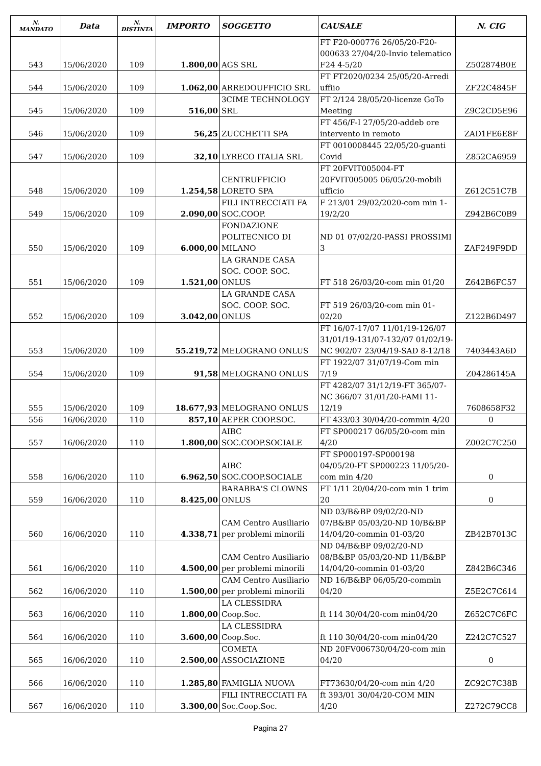| N. MANDATO | Data | N. DISTINTA | IMPORTO | SOGGETTO | CAUSALE | N. CIG |
| --- | --- | --- | --- | --- | --- | --- |
| 543 | 15/06/2020 | 109 | 1.800,00 | AGS SRL | FT F20-000776 26/05/20-F20-000633 27/04/20-Invio telematico F24 4-5/20 | Z502874B0E |
| 544 | 15/06/2020 | 109 | 1.062,00 | ARREDOUFFICIO SRL | FT FT2020/0234 25/05/20-Arredi uffiio | ZF22C4845F |
| 545 | 15/06/2020 | 109 | 516,00 | 3CIME TECHNOLOGY SRL | FT 2/124 28/05/20-licenze GoTo Meeting | Z9C2CD5E96 |
| 546 | 15/06/2020 | 109 | 56,25 | ZUCCHETTI SPA | FT 456/F-I 27/05/20-addeb ore intervento in remoto | ZAD1FE6E8F |
| 547 | 15/06/2020 | 109 | 32,10 | LYRECO ITALIA SRL | FT 0010008445 22/05/20-guanti Covid | Z852CA6959 |
| 548 | 15/06/2020 | 109 | 1.254,58 | CENTRUFFICIO LORETO SPA | FT 20FVIT005004-FT 20FVIT005005 06/05/20-mobili ufficio | Z612C51C7B |
| 549 | 15/06/2020 | 109 | 2.090,00 | FILI INTRECCIATI FA SOC.COOP. | F 213/01 29/02/2020-com min 1-19/2/20 | Z942B6C0B9 |
| 550 | 15/06/2020 | 109 | 6.000,00 | FONDAZIONE POLITECNICO DI MILANO | ND 01 07/02/20-PASSI PROSSIMI 3 | ZAF249F9DD |
| 551 | 15/06/2020 | 109 | 1.521,00 | LA GRANDE CASA SOC. COOP. SOC. ONLUS | FT 518 26/03/20-com min 01/20 | Z642B6FC57 |
| 552 | 15/06/2020 | 109 | 3.042,00 | LA GRANDE CASA SOC. COOP. SOC. ONLUS | FT 519 26/03/20-com min 01-02/20 | Z122B6D497 |
| 553 | 15/06/2020 | 109 | 55.219,72 | MELOGRANO ONLUS | FT 16/07-17/07 11/01/19-126/07 31/01/19-131/07-132/07 01/02/19-NC 902/07 23/04/19-SAD 8-12/18 | 7403443A6D |
| 554 | 15/06/2020 | 109 | 91,58 | MELOGRANO ONLUS | FT 1922/07 31/07/19-Com min 7/19 | Z04286145A |
| 555 | 15/06/2020 | 109 | 18.677,93 | MELOGRANO ONLUS | FT 4282/07 31/12/19-FT 365/07-NC 366/07 31/01/20-FAMI 11-12/19 | 7608658F32 |
| 556 | 16/06/2020 | 110 | 857,10 | AEPER COOP.SOC. | FT 433/03 30/04/20-commin 4/20 | 0 |
| 557 | 16/06/2020 | 110 | 1.800,00 | AIBC SOC.COOP.SOCIALE | FT SP000217 06/05/20-com min 4/20 | Z002C7C250 |
| 558 | 16/06/2020 | 110 | 6.962,50 | AIBC SOC.COOP.SOCIALE | FT SP000197-SP000198 04/05/20-FT SP000223 11/05/20-com min 4/20 | 0 |
| 559 | 16/06/2020 | 110 | 8.425,00 | BARABBA'S CLOWNS ONLUS | FT 1/11 20/04/20-com min 1 trim 20 | 0 |
| 560 | 16/06/2020 | 110 | 4.338,71 | CAM Centro Ausiliario per problemi minorili | ND 03/B&BP 09/02/20-ND 07/B&BP 05/03/20-ND 10/B&BP 14/04/20-commin 01-03/20 | ZB42B7013C |
| 561 | 16/06/2020 | 110 | 4.500,00 | CAM Centro Ausiliario per problemi minorili | ND 04/B&BP 09/02/20-ND 08/B&BP 05/03/20-ND 11/B&BP 14/04/20-commin 01-03/20 | Z842B6C346 |
| 562 | 16/06/2020 | 110 | 1.500,00 | CAM Centro Ausiliario per problemi minorili | ND 16/B&BP 06/05/20-commin 04/20 | Z5E2C7C614 |
| 563 | 16/06/2020 | 110 | 1.800,00 | LA CLESSIDRA Coop.Soc. | ft 114 30/04/20-com min04/20 | Z652C7C6FC |
| 564 | 16/06/2020 | 110 | 3.600,00 | LA CLESSIDRA Coop.Soc. | ft 110 30/04/20-com min04/20 | Z242C7C527 |
| 565 | 16/06/2020 | 110 | 2.500,00 | COMETA ASSOCIAZIONE | ND 20FV006730/04/20-com min 04/20 | 0 |
| 566 | 16/06/2020 | 110 | 1.285,80 | FAMIGLIA NUOVA | FT73630/04/20-com min 4/20 | ZC92C7C38B |
| 567 | 16/06/2020 | 110 | 3.300,00 | FILI INTRECCIATI FA Soc.Coop.Soc. | ft 393/01 30/04/20-COM MIN 4/20 | Z272C79CC8 |
Pagina 27